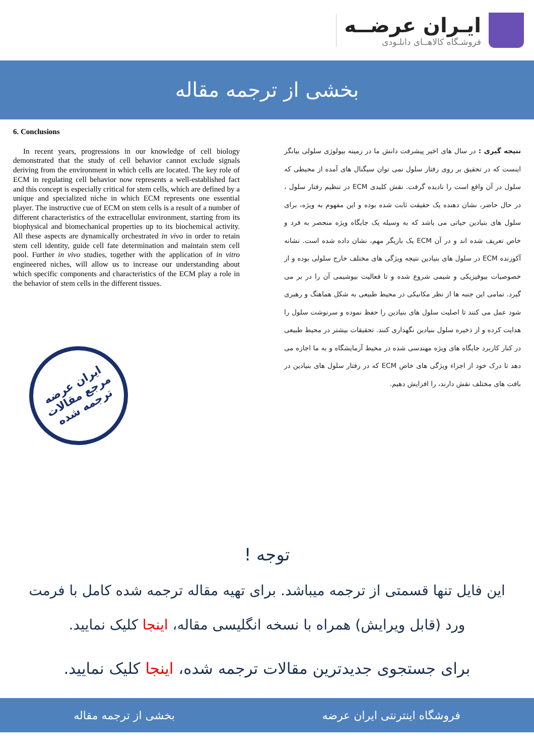ایـران عرضــه
فروشـگاه کالاهــای دانلـودی
بخشی از ترجمه مقاله
6. Conclusions
In recent years, progressions in our knowledge of cell biology demonstrated that the study of cell behavior cannot exclude signals deriving from the environment in which cells are located. The key role of ECM in regulating cell behavior now represents a well-established fact and this concept is especially critical for stem cells, which are defined by a unique and specialized niche in which ECM represents one essential player. The instructive cue of ECM on stem cells is a result of a number of different characteristics of the extracellular environment, starting from its biophysical and biomechanical properties up to its biochemical activity. All these aspects are dynamically orchestrated in vivo in order to retain stem cell identity, guide cell fate determination and maintain stem cell pool. Further in vivo studies, together with the application of in vitro engineered niches, will allow us to increase our understanding about which specific components and characteristics of the ECM play a role in the behavior of stem cells in the different tissues.
نتیجه گیری : در سال های اخیر پیشرفت دانش ما در زمینه بیولوژی سلولی بیانگر اینست که در تحقیق بر روی رفتار سلول نمی توان سیگنال های آمده از محیطی که سلول در آن واقع است را نادیده گرفت. نقش کلیدی ECM در تنظیم رفتار سلول ، در حال حاضر، نشان دهنده یک حقیقت ثابت شده بوده و این مفهوم به ویژه، برای سلول های بنیادین حیاتی می باشد که به وسیله یک جایگاه ویژه منحصر به فرد و خاص تعریف شده اند و در آن ECM یک بازیگر مهم، نشان داده شده است. نشانه آکوزنده ECM در سلول های بنیادین نتیجه ویژگی های مختلف خارج سلولی بوده و از خصوصیات بیوفیزیکی و شیمی شروع شده و تا فعالیت بیوشیمی آن را در بر می گیرد. تمامی این جنبه ها از نظر مکانیکی در محیط طبیعی به شکل هماهنگ و رهبری شود عمل می کنند تا اصلیت سلول های بنیادین را حفظ نموده و سرنوشت سلول را هدایت کرده و از ذخیره سلول بنیادین نگهداری کنند. تحقیقات بیشتر در محیط طبیعی در کنار کاربرد جایگاه های ویژه مهندسی شده در محیط آزمایشگاه و به ما اجازه می دهد تا درک خود از اجزاء ویژگی های خاص ECM که در رفتار سلول های بنیادین در بافت های مختلف نقش دارند، را افزایش دهیم.
ایران عرضه
مرجع مقالات
ترجمه شده
توجه !
این فایل تنها قسمتی از ترجمه میباشد. برای تهیه مقاله ترجمه شده کامل با فرمت ورد (قابل ویرایش) همراه با نسخه انگلیسی مقاله، اینجا کلیک نمایید.
برای جستجوی جدیدترین مقالات ترجمه شده، اینجا کلیک نمایید.
فروشگاه اینترنتی ایران عرضه بخشی از ترجمه مقاله